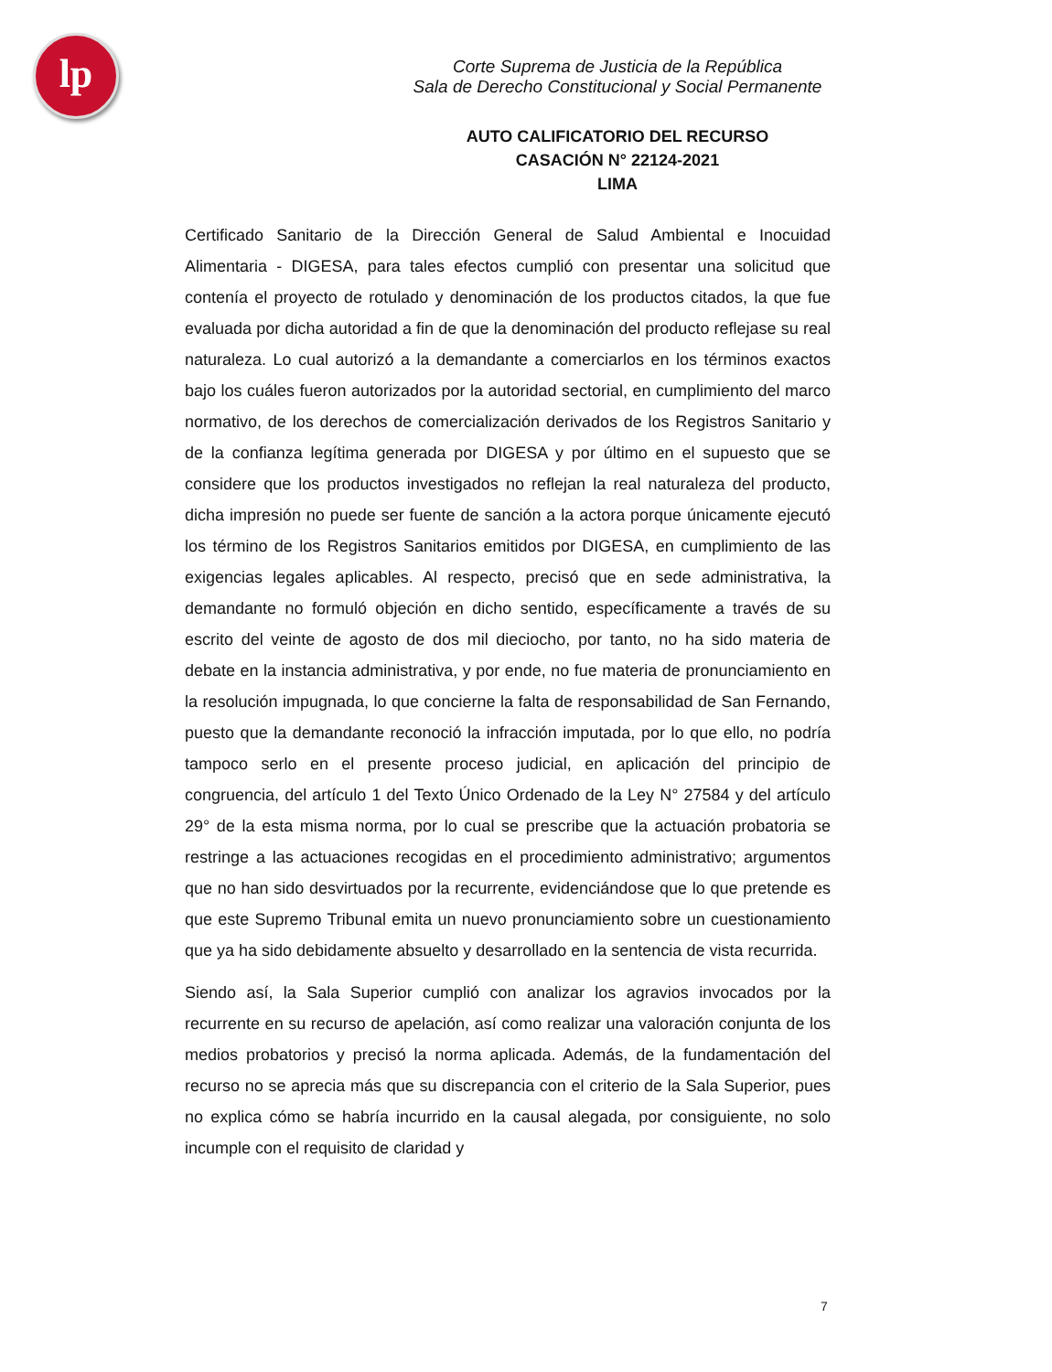lp
Corte Suprema de Justicia de la República
Sala de Derecho Constitucional y Social Permanente
AUTO CALIFICATORIO DEL RECURSO
CASACIÓN N° 22124-2021
LIMA
Certificado Sanitario de la Dirección General de Salud Ambiental e Inocuidad Alimentaria - DIGESA, para tales efectos cumplió con presentar una solicitud que contenía el proyecto de rotulado y denominación de los productos citados, la que fue evaluada por dicha autoridad a fin de que la denominación del producto reflejase su real naturaleza. Lo cual autorizó a la demandante a comerciarlos en los términos exactos bajo los cuáles fueron autorizados por la autoridad sectorial, en cumplimiento del marco normativo, de los derechos de comercialización derivados de los Registros Sanitario y de la confianza legítima generada por DIGESA y por último en el supuesto que se considere que los productos investigados no reflejan la real naturaleza del producto, dicha impresión no puede ser fuente de sanción a la actora porque únicamente ejecutó los término de los Registros Sanitarios emitidos por DIGESA, en cumplimiento de las exigencias legales aplicables. Al respecto, precisó que en sede administrativa, la demandante no formuló objeción en dicho sentido, específicamente a través de su escrito del veinte de agosto de dos mil dieciocho, por tanto, no ha sido materia de debate en la instancia administrativa, y por ende, no fue materia de pronunciamiento en la resolución impugnada, lo que concierne la falta de responsabilidad de San Fernando, puesto que la demandante reconoció la infracción imputada, por lo que ello, no podría tampoco serlo en el presente proceso judicial, en aplicación del principio de congruencia, del artículo 1 del Texto Único Ordenado de la Ley N° 27584 y del artículo 29° de la esta misma norma, por lo cual se prescribe que la actuación probatoria se restringe a las actuaciones recogidas en el procedimiento administrativo; argumentos que no han sido desvirtuados por la recurrente, evidenciándose que lo que pretende es que este Supremo Tribunal emita un nuevo pronunciamiento sobre un cuestionamiento que ya ha sido debidamente absuelto y desarrollado en la sentencia de vista recurrida.
Siendo así, la Sala Superior cumplió con analizar los agravios invocados por la recurrente en su recurso de apelación, así como realizar una valoración conjunta de los medios probatorios y precisó la norma aplicada. Además, de la fundamentación del recurso no se aprecia más que su discrepancia con el criterio de la Sala Superior, pues no explica cómo se habría incurrido en la causal alegada, por consiguiente, no solo incumple con el requisito de claridad y
7